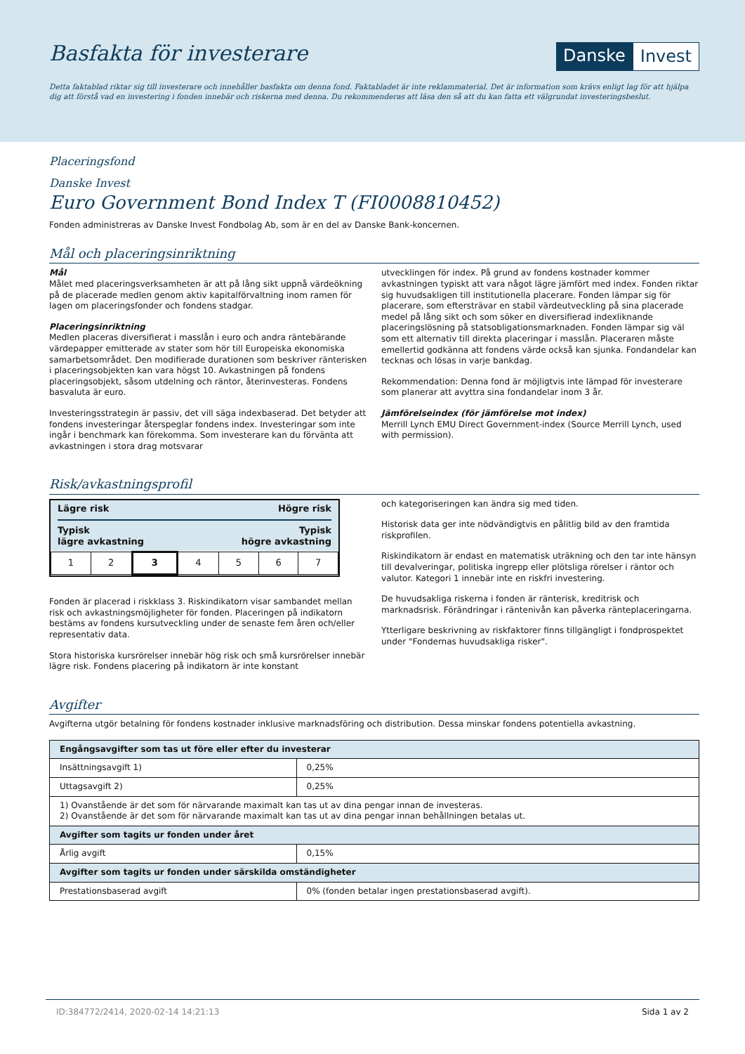Basfakta för investerare
Danske Invest
Detta faktablad riktar sig till investerare och innehåller basfakta om denna fond. Faktabladet är inte reklammaterial. Det är information som krävs enligt lag för att hjälpa dig att förstå vad en investering i fonden innebär och riskerna med denna. Du rekommenderas att läsa den så att du kan fatta ett välgrundat investeringsbeslut.
Placeringsfond
Danske Invest
Euro Government Bond Index T (FI0008810452)
Fonden administreras av Danske Invest Fondbolag Ab, som är en del av Danske Bank-koncernen.
Mål och placeringsinriktning
Mål
Målet med placeringsverksamheten är att på lång sikt uppnå värdeökning på de placerade medlen genom aktiv kapitalförvaltning inom ramen för lagen om placeringsfonder och fondens stadgar.
Placeringsinriktning
Medlen placeras diversifierat i masslån i euro och andra räntebärande värdepapper emitterade av stater som hör till Europeiska ekonomiska samarbetsområdet. Den modifierade durationen som beskriver ränterisken i placeringsobjekten kan vara högst 10. Avkastningen på fondens placeringsobjekt, såsom utdelning och räntor, återinvesteras. Fondens basvaluta är euro.
Investeringsstrategin är passiv, det vill säga indexbaserad. Det betyder att fondens investeringar återspeglar fondens index. Investeringar som inte ingår i benchmark kan förekomma. Som investerare kan du förvänta att avkastningen i stora drag motsvarar
utvecklingen för index. På grund av fondens kostnader kommer avkastningen typiskt att vara något lägre jämfört med index. Fonden riktar sig huvudsakligen till institutionella placerare. Fonden lämpar sig för placerare, som eftersträvar en stabil värdeutveckling på sina placerade medel på lång sikt och som söker en diversifierad indexliknande placeringslösning på statsobligationsmarknaden. Fonden lämpar sig väl som ett alternativ till direkta placeringar i masslån. Placeraren måste emellertid godkänna att fondens värde också kan sjunka. Fondandelar kan tecknas och lösas in varje bankdag.
Rekommendation: Denna fond är möjligtvis inte lämpad för investerare som planerar att avyttra sina fondandelar inom 3 år.
Jämförelseindex (för jämförelse mot index)
Merrill Lynch EMU Direct Government-index (Source Merrill Lynch, used with permission).
Risk/avkastningsprofil
Lägre risk Högre risk
Typisk
lägre avkastning Typisk
högre avkastning
| 1 | 2 | 3 | 4 | 5 | 6 | 7 |
Fonden är placerad i riskklass 3. Riskindikatorn visar sambandet mellan risk och avkastningsmöjligheter för fonden. Placeringen på indikatorn bestäms av fondens kursutveckling under de senaste fem åren och/eller representativ data.
Stora historiska kursrörelser innebär hög risk och små kursrörelser innebär lägre risk. Fondens placering på indikatorn är inte konstant
och kategoriseringen kan ändra sig med tiden.
Historisk data ger inte nödvändigtvis en pålitlig bild av den framtida riskprofilen.
Riskindikatorn är endast en matematisk uträkning och den tar inte hänsyn till devalveringar, politiska ingrepp eller plötsliga rörelser i räntor och valutor. Kategori 1 innebär inte en riskfri investering.
De huvudsakliga riskerna i fonden är ränterisk, kreditrisk och marknadsrisk. Förändringar i räntenivån kan påverka ränteplaceringarna.
Ytterligare beskrivning av riskfaktorer finns tillgängligt i fondprospektet under "Fondernas huvudsakliga risker".
Avgifter
Avgifterna utgör betalning för fondens kostnader inklusive marknadsföring och distribution. Dessa minskar fondens potentiella avkastning.
| Engångsavgifter som tas ut före eller efter du investerar | |
| --- | --- |
| Insättningsavgift 1) | 0,25% |
| Uttagsavgift 2) | 0,25% |
| 1) Ovanstående är det som för närvarande maximalt kan tas ut av dina pengar innan de investeras. 2) Ovanstående är det som för närvarande maximalt kan tas ut av dina pengar innan behållningen betalas ut. | |
| Avgifter som tagits ur fonden under året | |
| Årlig avgift | 0,15% |
| Avgifter som tagits ur fonden under särskilda omständigheter | |
| Prestationsbaserad avgift | 0% (fonden betalar ingen prestationsbaserad avgift). |
ID:384772/2414, 2020-02-14 14:21:13 Sida 1 av 2